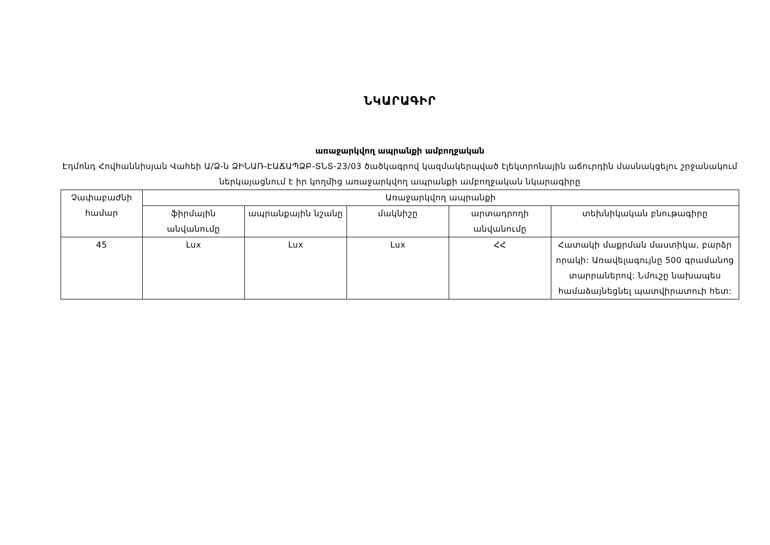ՆԿԱՐԱԳԻՐ
առաջարկվող ապրանքի ամբողջական
Էդմոնդ Հովհաննիսյան Վահեի Ա/Ձ-ն ՁԻՆԱՌ-ԷԱՃԱՊՁԲ-ՏՆՏ-23/03 ծածկագրով կազմակերպված էլեկտրոնային աճուրդին մասնակցելու շրջանակում ներկայացնում է իր կողմից առաջարկվող ապրանքի ամբողջական նկարագիրը
| Չափաբաժնի համար | Առաջարկվող ապրանքի | | | | |
| --- | --- | --- | --- | --- | --- |
| | ֆիրմային անվանումը | ապրանքային նշանը | մակնիշը | արտադրողի անվանումը | տեխնիկական բնութագիրը |
| 45 | Lux | Lux | Lux | ՀՀ | Հատակի մաքրման մաստիկա, բարձր որակի: Առավելագույնը 500 գրամանոց տարրաներով: Նմուշը նախապես համաձայնեցնել պատվիրատուի հետ: |